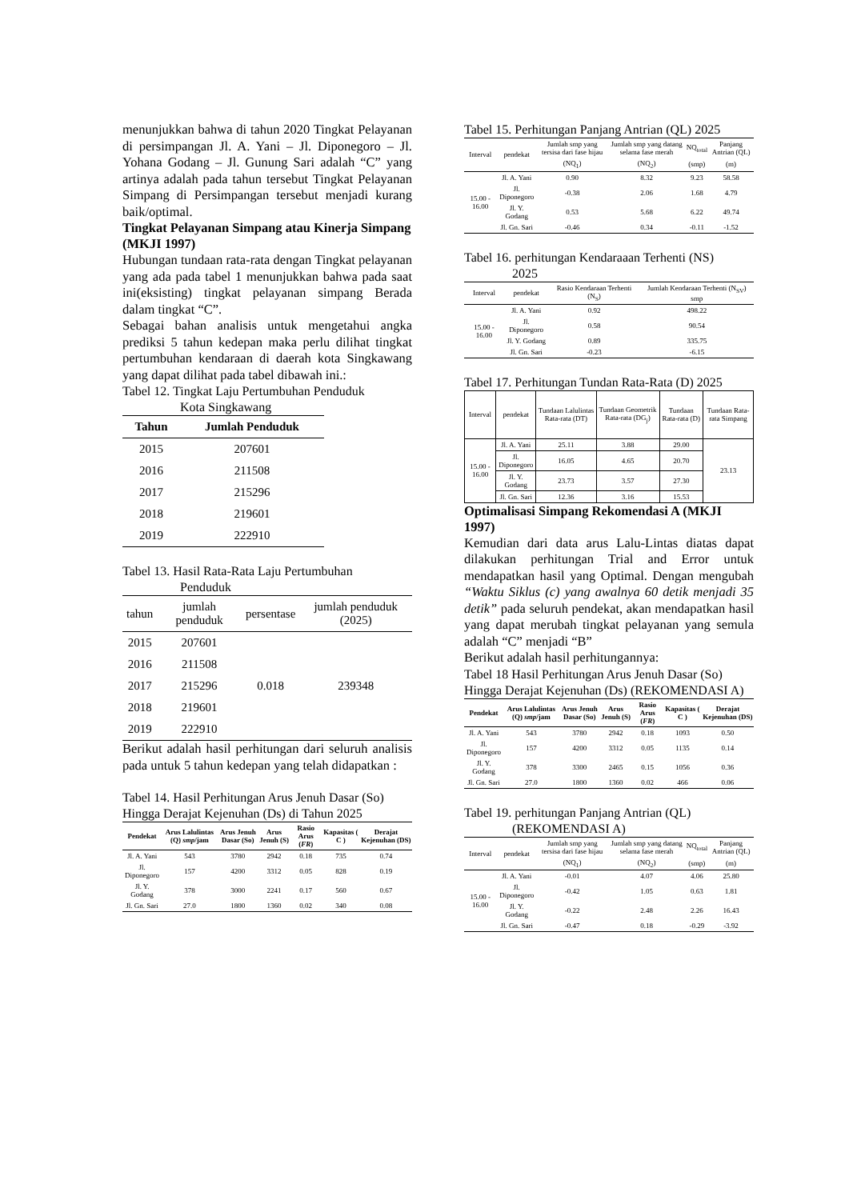menunjukkan bahwa di tahun 2020 Tingkat Pelayanan di persimpangan Jl. A. Yani – Jl. Diponegoro – Jl. Yohana Godang – Jl. Gunung Sari adalah “C” yang artinya adalah pada tahun tersebut Tingkat Pelayanan Simpang di Persimpangan tersebut menjadi kurang baik/optimal.
Tingkat Pelayanan Simpang atau Kinerja Simpang (MKJI 1997)
Hubungan tundaan rata-rata dengan Tingkat pelayanan yang ada pada tabel 1 menunjukkan bahwa pada saat ini(eksisting) tingkat pelayanan simpang Berada dalam tingkat “C”.
Sebagai bahan analisis untuk mengetahui angka prediksi 5 tahun kedepan maka perlu dilihat tingkat pertumbuhan kendaraan di daerah kota Singkawang yang dapat dilihat pada tabel dibawah ini.:
Tabel 12. Tingkat Laju Pertumbuhan Penduduk
Kota Singkawang
| Tahun | Jumlah Penduduk |
| --- | --- |
| 2015 | 207601 |
| 2016 | 211508 |
| 2017 | 215296 |
| 2018 | 219601 |
| 2019 | 222910 |
Tabel 13. Hasil Rata-Rata Laju Pertumbuhan
Penduduk
| tahun | jumlah penduduk | persentase | jumlah penduduk (2025) |
| --- | --- | --- | --- |
| 2015 | 207601 | 0.018 | 239348 |
| 2016 | 211508 | | |
| 2017 | 215296 | | |
| 2018 | 219601 | | |
| 2019 | 222910 | | |
Berikut adalah hasil perhitungan dari seluruh analisis pada untuk 5 tahun kedepan yang telah didapatkan :
Tabel 14. Hasil Perhitungan Arus Jenuh Dasar (So) Hingga Derajat Kejenuhan (Ds) di Tahun 2025
| Pendekat | Arus Lalulintas (Q) smp /jam | Arus Jenuh Dasar (So) | Arus Jenuh (S) | Rasio Arus ( FR ) | Kapasitas ( C ) | Derajat Kejenuhan (DS) |
| --- | --- | --- | --- | --- | --- | --- |
| Jl. A. Yani | 543 | 3780 | 2942 | 0.18 | 735 | 0.74 |
| Jl. Diponegoro | 157 | 4200 | 3312 | 0.05 | 828 | 0.19 |
| Jl. Y. Godang | 378 | 3000 | 2241 | 0.17 | 560 | 0.67 |
| Jl. Gn. Sari | 27.0 | 1800 | 1360 | 0.02 | 340 | 0.08 |
Tabel 15. Perhitungan Panjang Antrian (QL) 2025
| Interval | pendekat | Jumlah smp yang tersisa dari fase hijau | Jumlah smp yang datang selama fase merah | NQ<sub>total</sub> | Panjang Antrian (QL) |
| --- | --- | --- | --- | --- | --- |
| | | (NQ<sub>1</sub>) | (NQ<sub>2</sub>) | (smp) | (m) |
| 15.00 - 16.00 | Jl. A. Yani | 0.90 | 8.32 | 9.23 | 58.58 |
| | Jl. Diponegoro | -0.38 | 2.06 | 1.68 | 4.79 |
| | Jl. Y. Godang | 0.53 | 5.68 | 6.22 | 49.74 |
| | Jl. Gn. Sari | -0.46 | 0.34 | -0.11 | -1.52 |
Tabel 16. perhitungan Kendaraaan Terhenti (NS)
2025
| Interval | pendekat | Rasio Kendaraan Terhenti (N<sub>S</sub>) | Jumlah Kendaraan Terhenti (N<sub>SV</sub>) smp |
| --- | --- | --- | --- |
| 15.00 - 16.00 | Jl. A. Yani | 0.92 | 498.22 |
| | Jl. Diponegoro | 0.58 | 90.54 |
| | Jl. Y. Godang | 0.89 | 335.75 |
| | Jl. Gn. Sari | -0.23 | -6.15 |
Tabel 17. Perhitungan Tundan Rata-Rata (D) 2025
| Interval | pendekat | Tundaan Lalulintas Rata-rata (DT) | Tundaan Geometrik Rata-rata (DG<sub>j</sub>) | Tundaan Rata-rata (D) | Tundaan Rata-rata Simpang |
| --- | --- | --- | --- | --- | --- |
| 15.00 - 16.00 | Jl. A. Yani | 25.11 | 3.88 | 29.00 | 23.13 |
| | Jl. Diponegoro | 16.05 | 4.65 | 20.70 | |
| | Jl. Y. Godang | 23.73 | 3.57 | 27.30 | |
| | Jl. Gn. Sari | 12.36 | 3.16 | 15.53 | |
Optimalisasi Simpang Rekomendasi A (MKJI 1997)
Kemudian dari data arus Lalu-Lintas diatas dapat dilakukan perhitungan Trial and Error untuk mendapatkan hasil yang Optimal. Dengan mengubah “Waktu Siklus (c) yang awalnya 60 detik menjadi 35 detik” pada seluruh pendekat, akan mendapatkan hasil yang dapat merubah tingkat pelayanan yang semula adalah “C” menjadi “B”
Berikut adalah hasil perhitungannya:
Tabel 18 Hasil Perhitungan Arus Jenuh Dasar (So) Hingga Derajat Kejenuhan (Ds) (REKOMENDASI A)
| Pendekat | Arus Lalulintas (Q) smp /jam | Arus Jenuh Dasar (So) | Arus Jenuh (S) | Rasio Arus ( FR ) | Kapasitas ( C ) | Derajat Kejenuhan (DS) |
| --- | --- | --- | --- | --- | --- | --- |
| Jl. A. Yani | 543 | 3780 | 2942 | 0.18 | 1093 | 0.50 |
| Jl. Diponegoro | 157 | 4200 | 3312 | 0.05 | 1135 | 0.14 |
| Jl. Y. Godang | 378 | 3300 | 2465 | 0.15 | 1056 | 0.36 |
| Jl. Gn. Sari | 27.0 | 1800 | 1360 | 0.02 | 466 | 0.06 |
Tabel 19. perhitungan Panjang Antrian (QL)
(REKOMENDASI A)
| Interval | pendekat | Jumlah smp yang tersisa dari fase hijau | Jumlah smp yang datang selama fase merah | NQ<sub>total</sub> | Panjang Antrian (QL) |
| --- | --- | --- | --- | --- | --- |
| | | (NQ<sub>1</sub>) | (NQ<sub>2</sub>) | (smp) | (m) |
| 15.00 - 16.00 | Jl. A. Yani | -0.01 | 4.07 | 4.06 | 25.80 |
| | Jl. Diponegoro | -0.42 | 1.05 | 0.63 | 1.81 |
| | Jl. Y. Godang | -0.22 | 2.48 | 2.26 | 16.43 |
| | Jl. Gn. Sari | -0.47 | 0.18 | -0.29 | -3.92 |